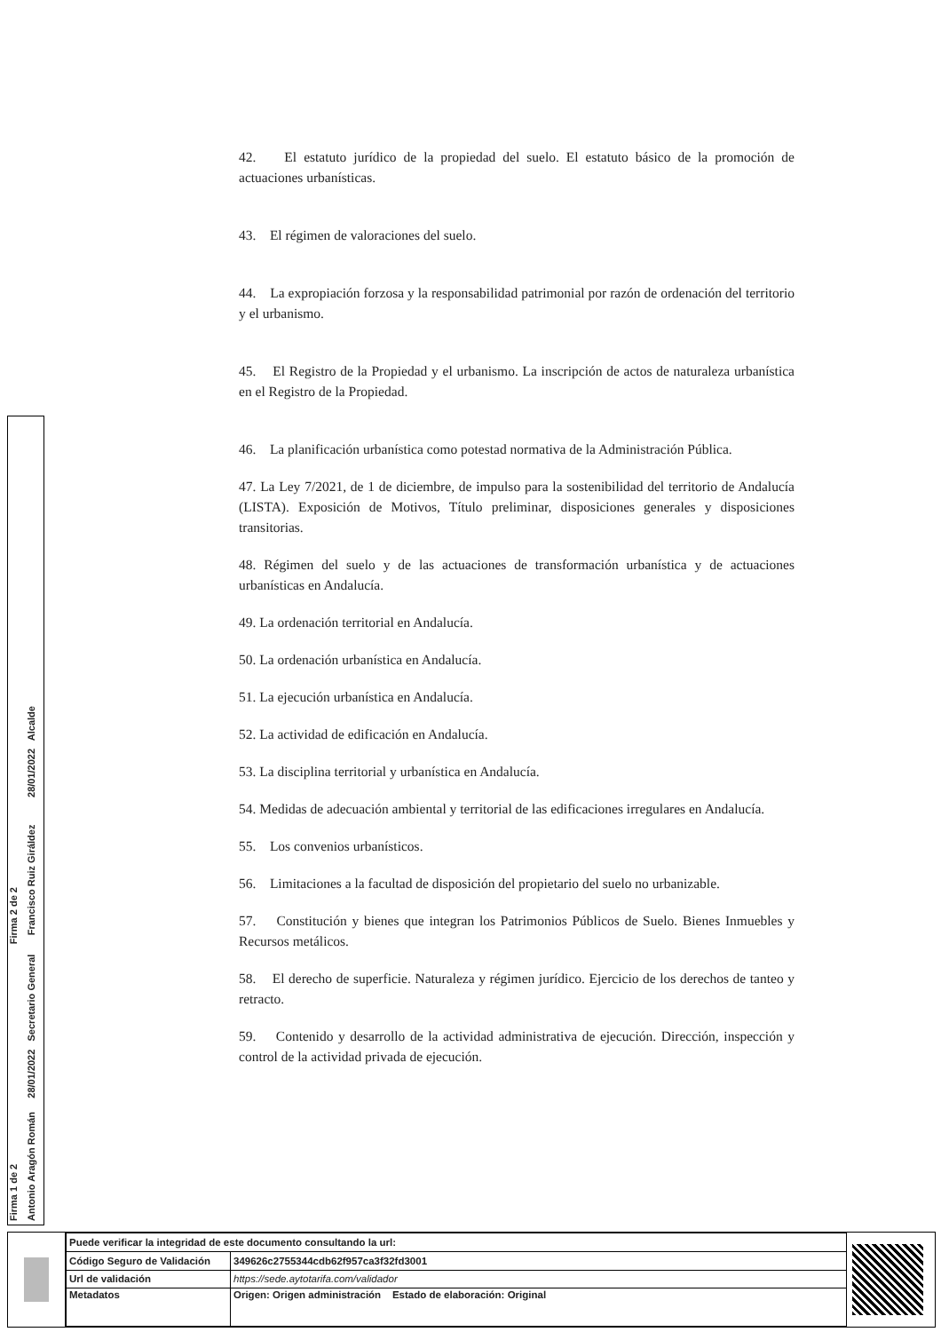42. El estatuto jurídico de la propiedad del suelo. El estatuto básico de la promoción de actuaciones urbanísticas.
43. El régimen de valoraciones del suelo.
44. La expropiación forzosa y la responsabilidad patrimonial por razón de ordenación del territorio y el urbanismo.
45. El Registro de la Propiedad y el urbanismo. La inscripción de actos de naturaleza urbanística en el Registro de la Propiedad.
46. La planificación urbanística como potestad normativa de la Administración Pública.
47. La Ley 7/2021, de 1 de diciembre, de impulso para la sostenibilidad del territorio de Andalucía (LISTA). Exposición de Motivos, Título preliminar, disposiciones generales y disposiciones transitorias.
48. Régimen del suelo y de las actuaciones de transformación urbanística y de actuaciones urbanísticas en Andalucía.
49. La ordenación territorial en Andalucía.
50. La ordenación urbanística en Andalucía.
51. La ejecución urbanística en Andalucía.
52. La actividad de edificación en Andalucía.
53. La disciplina territorial y urbanística en Andalucía.
54. Medidas de adecuación ambiental y territorial de las edificaciones irregulares en Andalucía.
55. Los convenios urbanísticos.
56. Limitaciones a la facultad de disposición del propietario del suelo no urbanizable.
57. Constitución y bienes que integran los Patrimonios Públicos de Suelo. Bienes Inmuebles y Recursos metálicos.
58. El derecho de superficie. Naturaleza y régimen jurídico. Ejercicio de los derechos de tanteo y retracto.
59. Contenido y desarrollo de la actividad administrativa de ejecución. Dirección, inspección y control de la actividad privada de ejecución.
Firma 1 de 2 Firma 2 de 2
Antonio Aragón Román 28/01/2022 Secretario General Francisco Ruiz Giráldez 28/01/2022 Alcalde
| Puede verificar la integridad de este documento consultando la url: | |
| Código Seguro de Validación | 349626c2755344cdb62f957ca3f32fd3001 |
| Url de validación | https://sede.aytotarifa.com/validador |
| Metadatos | Origen: Origen administración Estado de elaboración: Original |